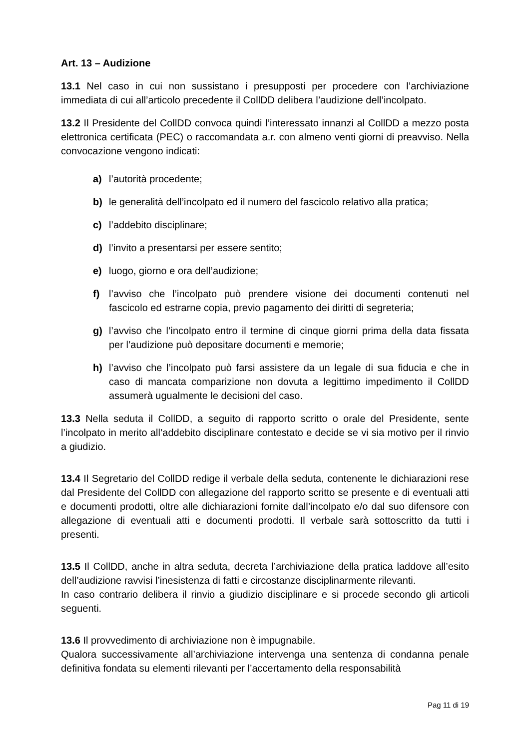Art. 13 – Audizione
13.1 Nel caso in cui non sussistano i presupposti per procedere con l’archiviazione immediata di cui all’articolo precedente il CollDD delibera l’audizione dell’incolpato.
13.2 Il Presidente del CollDD convoca quindi l’interessato innanzi al CollDD a mezzo posta elettronica certificata (PEC) o raccomandata a.r. con almeno venti giorni di preavviso. Nella convocazione vengono indicati:
a) l’autorità procedente;
b) le generalità dell’incolpato ed il numero del fascicolo relativo alla pratica;
c) l’addebito disciplinare;
d) l’invito a presentarsi per essere sentito;
e) luogo, giorno e ora dell’audizione;
f) l’avviso che l’incolpato può prendere visione dei documenti contenuti nel fascicolo ed estrarne copia, previo pagamento dei diritti di segreteria;
g) l’avviso che l’incolpato entro il termine di cinque giorni prima della data fissata per l’audizione può depositare documenti e memorie;
h) l’avviso che l’incolpato può farsi assistere da un legale di sua fiducia e che in caso di mancata comparizione non dovuta a legittimo impedimento il CollDD assumerà ugualmente le decisioni del caso.
13.3 Nella seduta il CollDD, a seguito di rapporto scritto o orale del Presidente, sente l’incolpato in merito all’addebito disciplinare contestato e decide se vi sia motivo per il rinvio a giudizio.
13.4 Il Segretario del CollDD redige il verbale della seduta, contenente le dichiarazioni rese dal Presidente del CollDD con allegazione del rapporto scritto se presente e di eventuali atti e documenti prodotti, oltre alle dichiarazioni fornite dall’incolpato e/o dal suo difensore con allegazione di eventuali atti e documenti prodotti. Il verbale sarà sottoscritto da tutti i presenti.
13.5 Il CollDD, anche in altra seduta, decreta l’archiviazione della pratica laddove all’esito dell’audizione ravvisi l’inesistenza di fatti e circostanze disciplinarmente rilevanti.
In caso contrario delibera il rinvio a giudizio disciplinare e si procede secondo gli articoli seguenti.
13.6 Il provvedimento di archiviazione non è impugnabile.
Qualora successivamente all’archiviazione intervenga una sentenza di condanna penale definitiva fondata su elementi rilevanti per l’accertamento della responsabilità
Pag 11 di 19